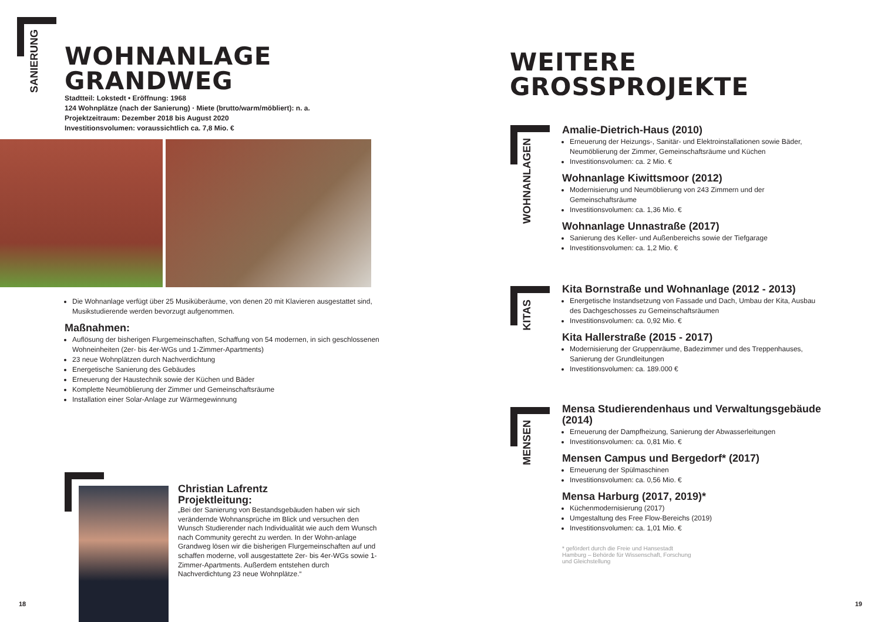SANIERUNG
WOHNANLAGE
GRANDWEG
Stadtteil: Lokstedt • Eröffnung: 1968
124 Wohnplätze (nach der Sanierung) · Miete (brutto/warm/möbliert): n. a.
Projektzeitraum: Dezember 2018 bis August 2020
Investitionsvolumen: voraussichtlich ca. 7,8 Mio. €
Die Wohnanlage verfügt über 25 Musiküberäume, von denen 20 mit Klavieren ausgestattet sind, Musikstudierende werden bevorzugt aufgenommen.
Maßnahmen:
Auflösung der bisherigen Flurgemeinschaften, Schaffung von 54 modernen, in sich geschlossenen Wohneinheiten (2er- bis 4er-WGs und 1-Zimmer-Apartments)
23 neue Wohnplätzen durch Nachverdichtung
Energetische Sanierung des Gebäudes
Erneuerung der Haustechnik sowie der Küchen und Bäder
Komplette Neumöblierung der Zimmer und Gemeinschaftsräume
Installation einer Solar-Anlage zur Wärmegewinnung
Christian Lafrentz
Projektleitung:
„Bei der Sanierung von Bestandsgebäuden haben wir sich verändernde Wohnansprüche im Blick und versuchen den Wunsch Studierender nach Individualität wie auch dem Wunsch nach Community gerecht zu werden. In der Wohn-anlage Grandweg lösen wir die bisherigen Flurgemeinschaften auf und schaffen moderne, voll ausgestattete 2er- bis 4er-WGs sowie 1-Zimmer-Apartments. Außerdem entstehen durch Nachverdichtung 23 neue Wohnplätze.“
18
WEITERE
GROSSPROJEKTE
WOHNANLAGEN
KITAS
MENSEN
Amalie-Dietrich-Haus (2010)
Erneuerung der Heizungs-, Sanitär- und Elektroinstallationen sowie Bäder, Neumöblierung der Zimmer, Gemeinschaftsräume und Küchen
Investitionsvolumen: ca. 2 Mio. €
Wohnanlage Kiwittsmoor (2012)
Modernisierung und Neumöblierung von 243 Zimmern und der Gemeinschaftsräume
Investitionsvolumen: ca. 1,36 Mio. €
Wohnanlage Unnastraße (2017)
Sanierung des Keller- und Außenbereichs sowie der Tiefgarage
Investitionsvolumen: ca. 1,2 Mio. €
Kita Bornstraße und Wohnanlage (2012 - 2013)
Energetische Instandsetzung von Fassade und Dach, Umbau der Kita, Ausbau des Dachgeschosses zu Gemeinschaftsräumen
Investitionsvolumen: ca. 0,92 Mio. €
Kita Hallerstraße (2015 - 2017)
Modernisierung der Gruppenräume, Badezimmer und des Treppenhauses, Sanierung der Grundleitungen
Investitionsvolumen: ca. 189.000 €
Mensa Studierendenhaus und Verwaltungsgebäude (2014)
Erneuerung der Dampfheizung, Sanierung der Abwasserleitungen
Investitionsvolumen: ca. 0,81 Mio. €
Mensen Campus und Bergedorf* (2017)
Erneuerung der Spülmaschinen
Investitionsvolumen: ca. 0,56 Mio. €
Mensa Harburg (2017, 2019)*
Küchenmodernisierung (2017)
Umgestaltung des Free Flow-Bereichs (2019)
Investitionsvolumen: ca. 1,01 Mio. €
* gefördert durch die Freie und Hansestadt Hamburg – Behörde für Wissenschaft, Forschung und Gleichstellung
19